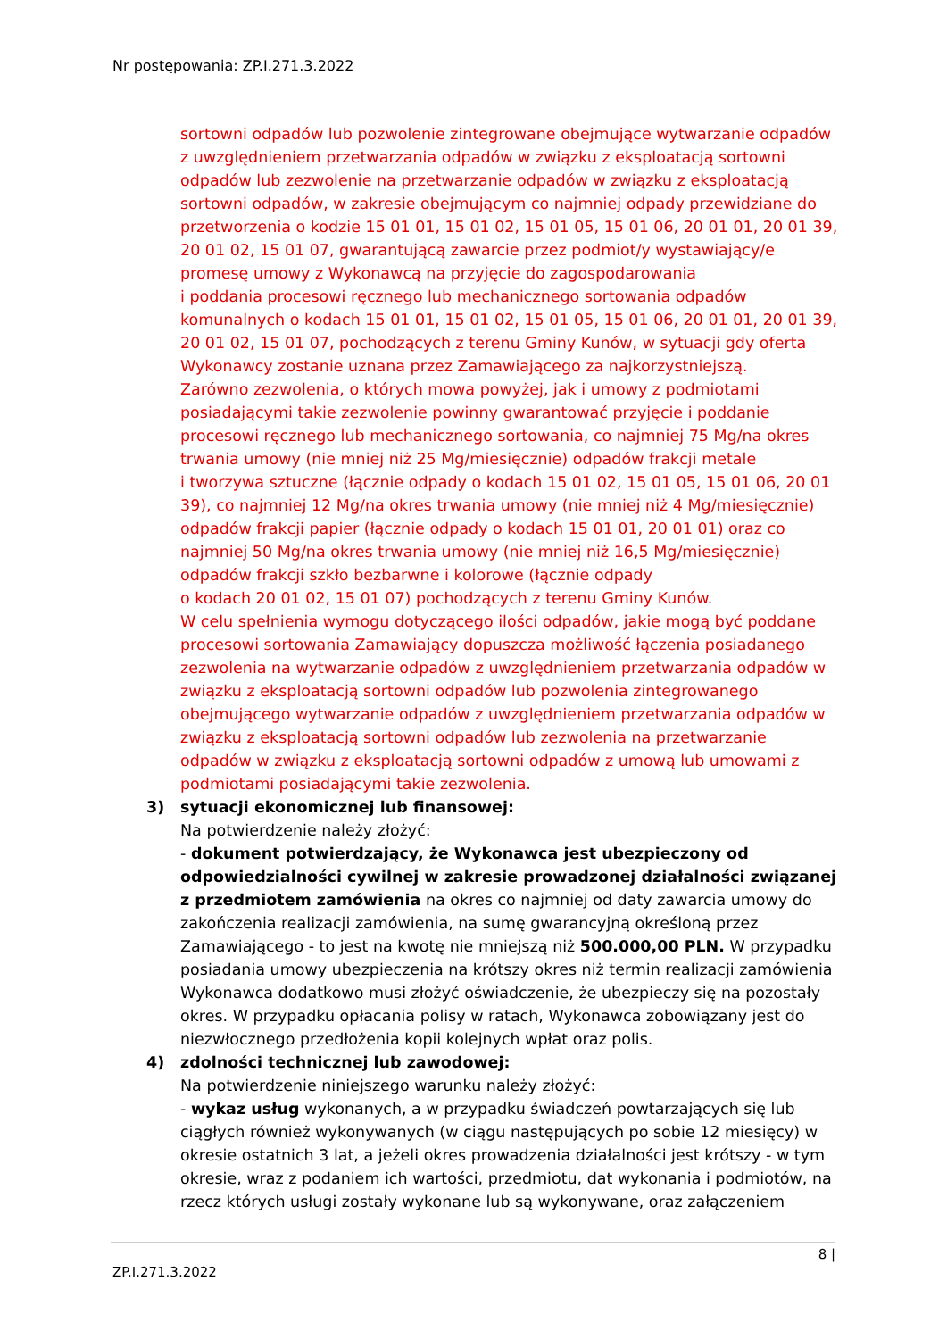Nr postępowania: ZP.I.271.3.2022
sortowni odpadów lub pozwolenie zintegrowane obejmujące wytwarzanie odpadów z uwzględnieniem przetwarzania odpadów w związku z eksploatacją sortowni odpadów lub zezwolenie na przetwarzanie odpadów w związku z eksploatacją sortowni odpadów, w zakresie obejmującym co najmniej odpady przewidziane do przetworzenia o kodzie 15 01 01, 15 01 02, 15 01 05, 15 01 06, 20 01 01, 20 01 39, 20 01 02, 15 01 07, gwarantującą zawarcie przez podmiot/y wystawiający/e promesę umowy z Wykonawcą na przyjęcie do zagospodarowania
i poddania procesowi ręcznego lub mechanicznego sortowania odpadów komunalnych o kodach 15 01 01, 15 01 02, 15 01 05, 15 01 06, 20 01 01, 20 01 39, 20 01 02, 15 01 07, pochodzących z terenu Gminy Kunów, w sytuacji gdy oferta Wykonawcy zostanie uznana przez Zamawiającego za najkorzystniejszą.
Zarówno zezwolenia, o których mowa powyżej, jak i umowy z podmiotami posiadającymi takie zezwolenie powinny gwarantować przyjęcie i poddanie procesowi ręcznego lub mechanicznego sortowania, co najmniej 75 Mg/na okres trwania umowy (nie mniej niż 25 Mg/miesięcznie) odpadów frakcji metale
i tworzywa sztuczne (łącznie odpady o kodach 15 01 02, 15 01 05, 15 01 06, 20 01 39), co najmniej 12 Mg/na okres trwania umowy (nie mniej niż 4 Mg/miesięcznie) odpadów frakcji papier (łącznie odpady o kodach 15 01 01, 20 01 01) oraz co najmniej 50 Mg/na okres trwania umowy (nie mniej niż 16,5 Mg/miesięcznie) odpadów frakcji szkło bezbarwne i kolorowe (łącznie odpady
o kodach 20 01 02, 15 01 07) pochodzących z terenu Gminy Kunów.
W celu spełnienia wymogu dotyczącego ilości odpadów, jakie mogą być poddane procesowi sortowania Zamawiający dopuszcza możliwość łączenia posiadanego zezwolenia na wytwarzanie odpadów z uwzględnieniem przetwarzania odpadów w związku z eksploatacją sortowni odpadów lub pozwolenia zintegrowanego obejmującego wytwarzanie odpadów z uwzględnieniem przetwarzania odpadów w związku z eksploatacją sortowni odpadów lub zezwolenia na przetwarzanie odpadów w związku z eksploatacją sortowni odpadów z umową lub umowami z podmiotami posiadającymi takie zezwolenia.
3) sytuacji ekonomicznej lub finansowej:
Na potwierdzenie należy złożyć:
- dokument potwierdzający, że Wykonawca jest ubezpieczony od odpowiedzialności cywilnej w zakresie prowadzonej działalności związanej z przedmiotem zamówienia na okres co najmniej od daty zawarcia umowy do zakończenia realizacji zamówienia, na sumę gwarancyjną określoną przez Zamawiającego - to jest na kwotę nie mniejszą niż 500.000,00 PLN. W przypadku posiadania umowy ubezpieczenia na krótszy okres niż termin realizacji zamówienia Wykonawca dodatkowo musi złożyć oświadczenie, że ubezpieczy się na pozostały okres. W przypadku opłacania polisy w ratach, Wykonawca zobowiązany jest do niezwłocznego przedłożenia kopii kolejnych wpłat oraz polis.
4) zdolności technicznej lub zawodowej:
Na potwierdzenie niniejszego warunku należy złożyć:
- wykaz usług wykonanych, a w przypadku świadczeń powtarzających się lub ciągłych również wykonywanych (w ciągu następujących po sobie 12 miesięcy) w okresie ostatnich 3 lat, a jeżeli okres prowadzenia działalności jest krótszy - w tym okresie, wraz z podaniem ich wartości, przedmiotu, dat wykonania i podmiotów, na rzecz których usługi zostały wykonane lub są wykonywane, oraz załączeniem
8 |
ZP.I.271.3.2022